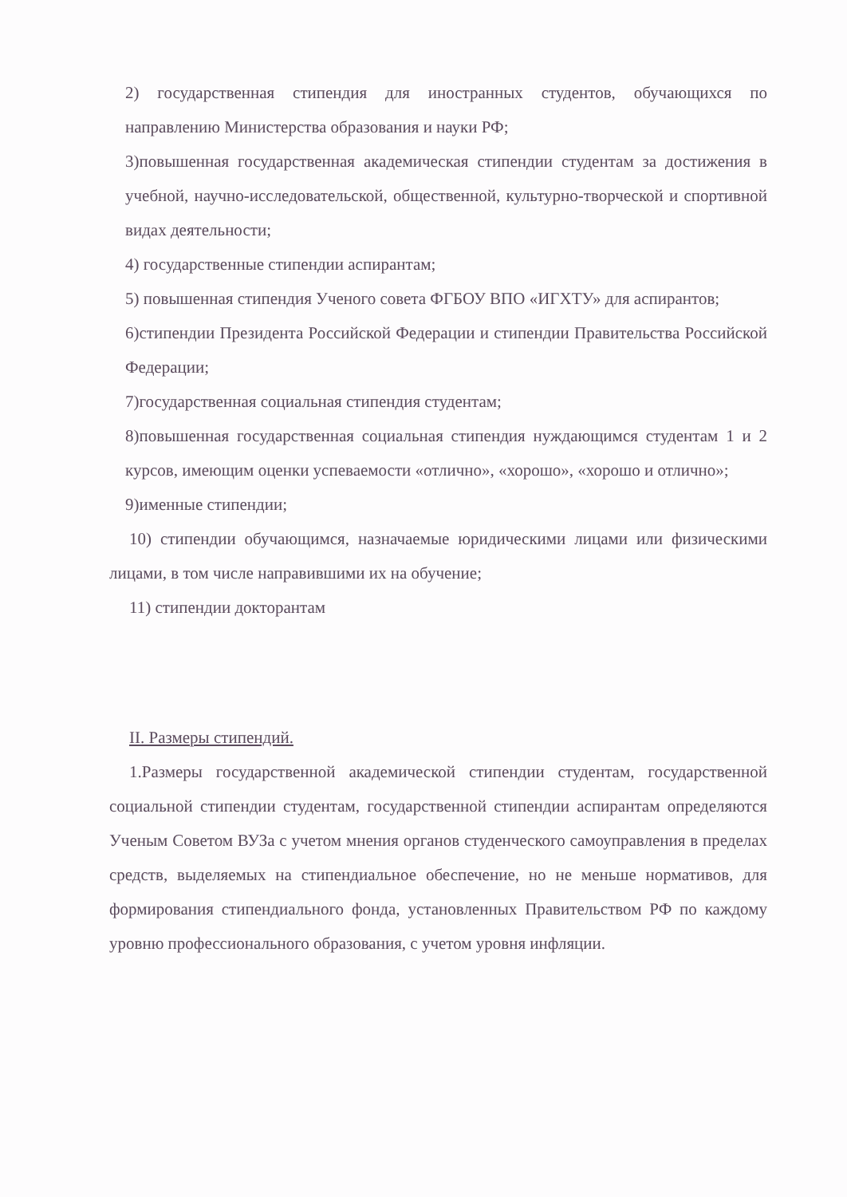2) государственная стипендия для иностранных студентов, обучающихся по направлению Министерства образования и науки РФ;
3)повышенная государственная академическая стипендии студентам за достижения в учебной, научно-исследовательской, общественной, культурно-творческой и спортивной видах деятельности;
4) государственные стипендии аспирантам;
5) повышенная стипендия Ученого совета ФГБОУ ВПО «ИГХТУ» для аспирантов;
6)стипендии Президента Российской Федерации и стипендии Правительства Российской Федерации;
7)государственная социальная стипендия студентам;
8)повышенная государственная социальная стипендия нуждающимся студентам 1 и 2 курсов, имеющим оценки успеваемости «отлично», «хорошо», «хорошо и отлично»;
9)именные стипендии;
10) стипендии обучающимся, назначаемые юридическими лицами или физическими лицами, в том числе направившими их на обучение;
11) стипендии докторантам
II. Размеры стипендий.
1.Размеры государственной академической стипендии студентам, государственной социальной стипендии студентам, государственной стипендии аспирантам определяются Ученым Советом ВУЗа с учетом мнения органов студенческого самоуправления в пределах средств, выделяемых на стипендиальное обеспечение, но не меньше нормативов, для формирования стипендиального фонда, установленных Правительством РФ по каждому уровню профессионального образования, с учетом уровня инфляции.